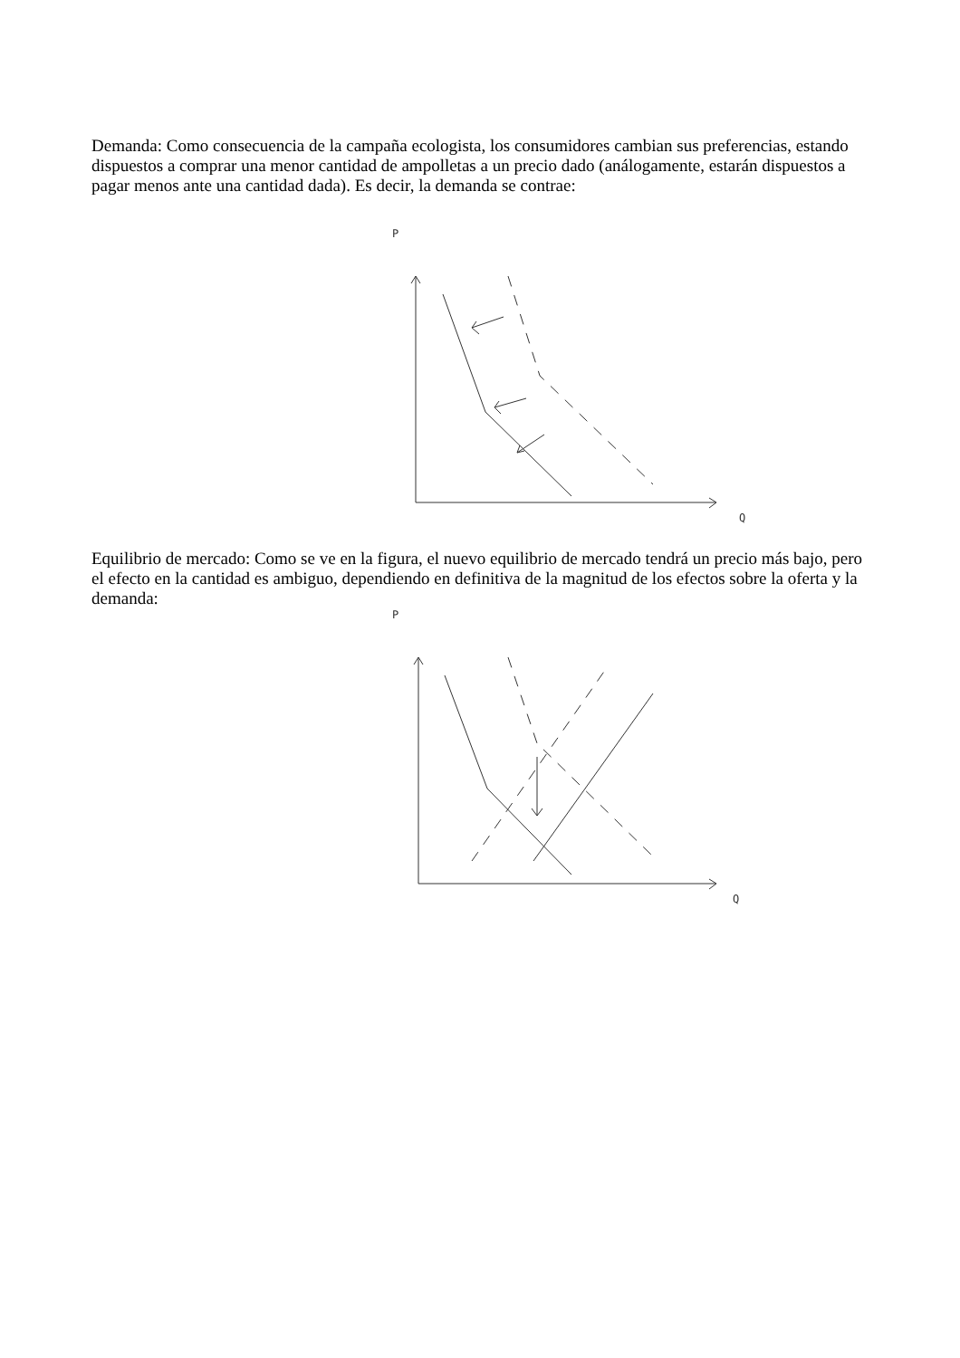Demanda: Como consecuencia de la campaña ecologista, los consumidores cambian sus preferencias, estando dispuestos a comprar una menor cantidad de ampolletas a un precio dado (análogamente, estarán dispuestos a pagar menos ante una cantidad dada). Es decir, la demanda se contrae:
P
Q
Equilibrio de mercado: Como se ve en la figura, el nuevo equilibrio de mercado tendrá un precio más bajo, pero el efecto en la cantidad es ambiguo, dependiendo en definitiva de la magnitud de los efectos sobre la oferta y la demanda:
P
Q